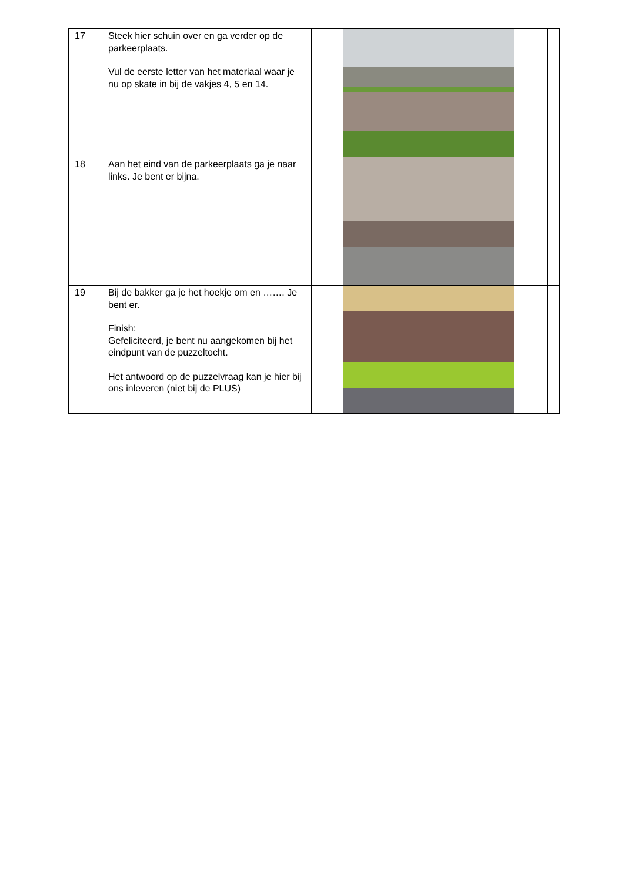| 17 | Steek hier schuin over en ga verder op de parkeerplaats. Vul de eerste letter van het materiaal waar je nu op skate in bij de vakjes 4, 5 en 14. | | |
| 18 | Aan het eind van de parkeerplaats ga je naar links. Je bent er bijna. | | |
| 19 | Bij de bakker ga je het hoekje om en ……. Je bent er. Finish: Gefeliciteerd, je bent nu aangekomen bij het eindpunt van de puzzeltocht. Het antwoord op de puzzelvraag kan je hier bij ons inleveren (niet bij de PLUS) | | |